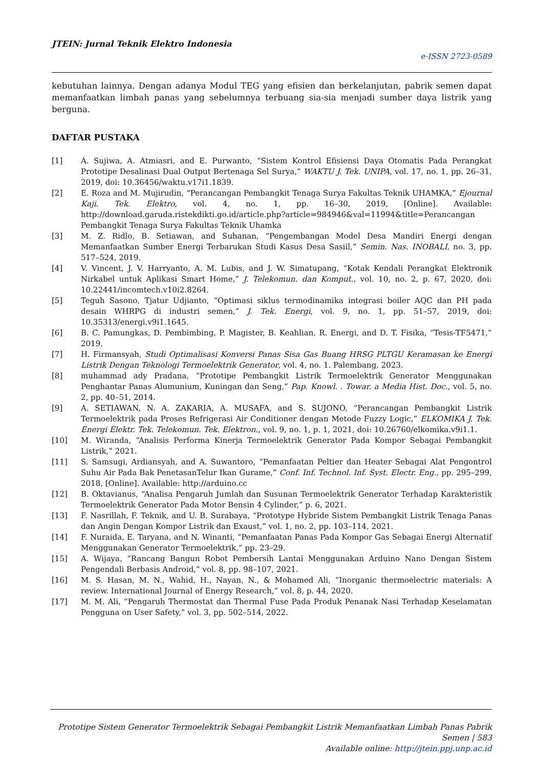JTEIN: Jurnal Teknik Elektro Indonesia
e-ISSN 2723-0589
kebutuhan lainnya. Dengan adanya Modul TEG yang efisien dan berkelanjutan, pabrik semen dapat memanfaatkan limbah panas yang sebelumnya terbuang sia-sia menjadi sumber daya listrik yang berguna.
DAFTAR PUSTAKA
[1] A. Sujiwa, A. Atmiasri, and E. Purwanto, “Sistem Kontrol Efisiensi Daya Otomatis Pada Perangkat Prototipe Desalinasi Dual Output Bertenaga Sel Surya,” WAKTU J. Tek. UNIPA, vol. 17, no. 1, pp. 26–31, 2019, doi: 10.36456/waktu.v17i1.1839.
[2] E. Roza and M. Mujirudin, “Perancangan Pembangkit Tenaga Surya Fakultas Teknik UHAMKA,” Ejournal Kaji. Tek. Elektro, vol. 4, no. 1, pp. 16–30, 2019, [Online]. Available: http://download.garuda.ristekdikti.go.id/article.php?article=984946&val=11994&title=Perancangan Pembangkit Tenaga Surya Fakultas Teknik Uhamka
[3] M. Z. Ridlo, B. Setiawan, and Suhanan, “Pengembangan Model Desa Mandiri Energi dengan Memanfaatkan Sumber Energi Terbarukan Studi Kasus Desa Sasiil,” Semin. Nas. INOBALI, no. 3, pp. 517–524, 2019.
[4] V. Vincent, J. V. Harryanto, A. M. Lubis, and J. W. Simatupang, “Kotak Kendali Perangkat Elektronik Nirkabel untuk Aplikasi Smart Home,” J. Telekomun. dan Komput., vol. 10, no. 2, p. 67, 2020, doi: 10.22441/incomtech.v10i2.8264.
[5] Teguh Sasono, Tjatur Udjianto, “Optimasi siklus termodinamika integrasi boiler AQC dan PH pada desain WHRPG di industri semen,” J. Tek. Energi, vol. 9, no. 1, pp. 51–57, 2019, doi: 10.35313/energi.v9i1.1645.
[6] B. C. Pamungkas, D. Pembimbing, P. Magister, B. Keahlian, R. Energi, and D. T. Fisika, “Tesis-TF5471,” 2019.
[7] H. Firmansyah, Studi Optimalisasi Konversi Panas Sisa Gas Buang HRSG PLTGU Keramasan ke Energi Listrik Dengan Teknologi Termoelektrik Generator, vol. 4, no. 1. Palembang, 2023.
[8] muhammad ady Pradana, “Prototipe Pembangkit Listrik Termoelektrik Generator Menggunakan Penghantar Panas Alumunium, Kuningan dan Seng,” Pap. Knowl. . Towar. a Media Hist. Doc., vol. 5, no. 2, pp. 40–51, 2014.
[9] A. SETIAWAN, N. A. ZAKARIA, A. MUSAFA, and S. SUJONO, “Perancangan Pembangkit Listrik Termoelektrik pada Proses Refrigerasi Air Conditioner dengan Metode Fuzzy Logic,” ELKOMIKA J. Tek. Energi Elektr. Tek. Telekomun. Tek. Elektron., vol. 9, no. 1, p. 1, 2021, doi: 10.26760/elkomika.v9i1.1.
[10] M. Wiranda, “Analisis Performa Kinerja Termoelektrik Generator Pada Kompor Sebagai Pembangkit Listrik,” 2021.
[11] S. Samsugi, Ardiansyah, and A. Suwantoro, “Pemanfaatan Peltier dan Heater Sebagai Alat Pengontrol Suhu Air Pada Bak PenetasanTelur Ikan Gurame,” Conf. Inf. Technol. Inf. Syst. Electr. Eng., pp. 295–299, 2018, [Online]. Available: http://arduino.cc
[12] B. Oktavianus, “Analisa Pengaruh Jumlah dan Susunan Termoelektrik Generator Terhadap Karakteristik Termoelektrik Generator Pada Motor Bensin 4 Cylinder,” p. 6, 2021.
[13] F. Nasrillah, F. Teknik, and U. B. Surabaya, “Prototype Hybride Sistem Pembangkit Listrik Tenaga Panas dan Angin Dengan Kompor Listrik dan Exaust,” vol. 1, no. 2, pp. 103–114, 2021.
[14] F. Nuraida, E. Taryana, and N. Winanti, “Pemanfaatan Panas Pada Kompor Gas Sebagai Energi Alternatif Menggunakan Generator Termoelektrik,” pp. 23–29.
[15] A. Wijaya, “Rancang Bangun Robot Pembersih Lantai Menggunakan Arduino Nano Dengan Sistem Pengendali Berbasis Android,” vol. 8, pp. 98–107, 2021.
[16] M. S. Hasan, M. N., Wahid, H., Nayan, N., & Mohamed Ali, “Inorganic thermoelectric materials: A review. International Journal of Energy Research,” vol. 8, p. 44, 2020.
[17] M. M. Ali, “Pengaruh Thermostat dan Thermal Fuse Pada Produk Penanak Nasi Terhadap Keselamatan Pengguna on User Safety,” vol. 3, pp. 502–514, 2022.
Prototipe Sistem Generator Termoelektrik Sebagai Pembangkit Listrik Memanfaatkan Limbah Panas Pabrik Semen | 583
Available online: http://jtein.ppj.unp.ac.id